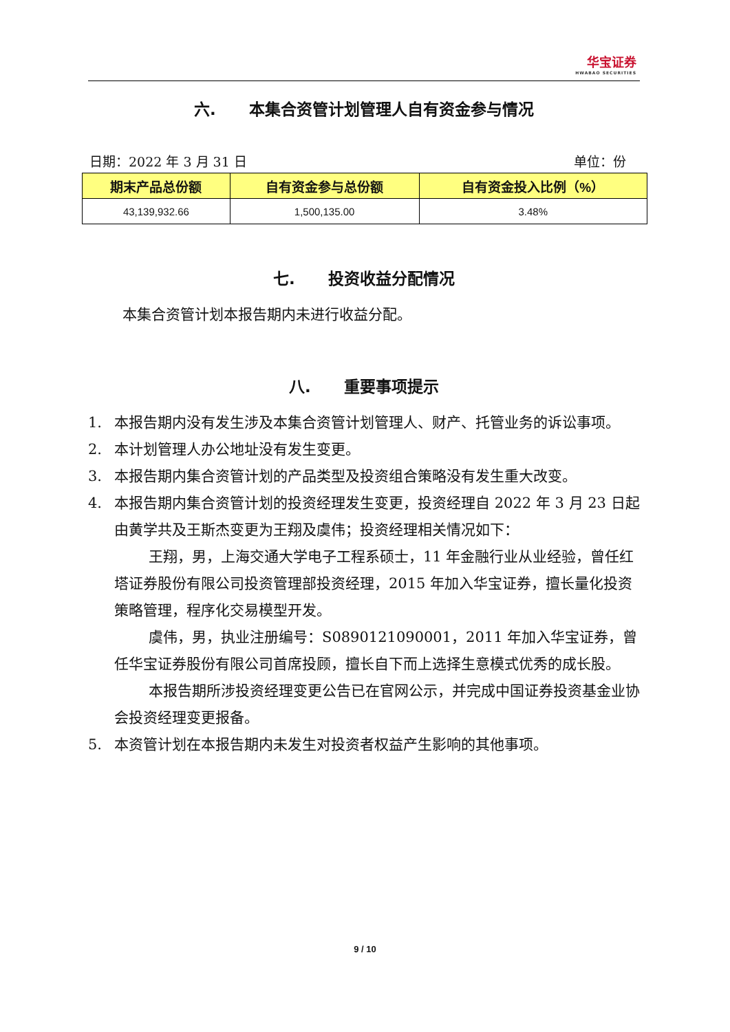华宝证券
HWABAO SECURITIES
六. 本集合资管计划管理人自有资金参与情况
日期：2022 年 3 月 31 日 单位：份
| 期末产品总份额 | 自有资金参与总份额 | 自有资金投入比例（%） |
| --- | --- | --- |
| 43,139,932.66 | 1,500,135.00 | 3.48% |
七. 投资收益分配情况
本集合资管计划本报告期内未进行收益分配。
八. 重要事项提示
1. 本报告期内没有发生涉及本集合资管计划管理人、财产、托管业务的诉讼事项。
2. 本计划管理人办公地址没有发生变更。
3. 本报告期内集合资管计划的产品类型及投资组合策略没有发生重大改变。
4. 本报告期内集合资管计划的投资经理发生变更，投资经理自 2022 年 3 月 23 日起由黄学共及王斯杰变更为王翔及虞伟；投资经理相关情况如下：
王翔，男，上海交通大学电子工程系硕士，11 年金融行业从业经验，曾任红塔证券股份有限公司投资管理部投资经理，2015 年加入华宝证券，擅长量化投资策略管理，程序化交易模型开发。
虞伟，男，执业注册编号：S0890121090001，2011 年加入华宝证券，曾任华宝证券股份有限公司首席投顾，擅长自下而上选择生意模式优秀的成长股。
本报告期所涉投资经理变更公告已在官网公示，并完成中国证券投资基金业协会投资经理变更报备。
5. 本资管计划在本报告期内未发生对投资者权益产生影响的其他事项。
9 / 10